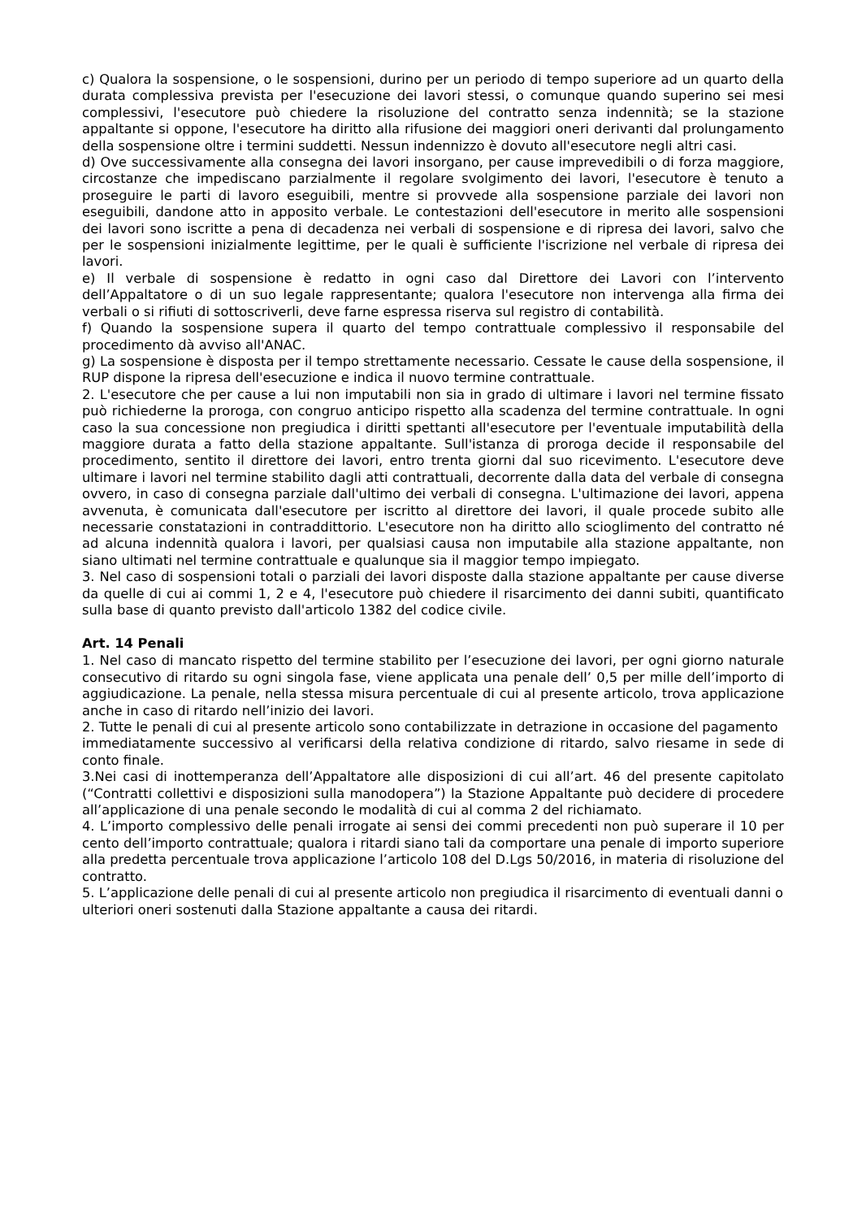c) Qualora la sospensione, o le sospensioni, durino per un periodo di tempo superiore ad un quarto della durata complessiva prevista per l'esecuzione dei lavori stessi, o comunque quando superino sei mesi complessivi, l'esecutore può chiedere la risoluzione del contratto senza indennità; se la stazione appaltante si oppone, l'esecutore ha diritto alla rifusione dei maggiori oneri derivanti dal prolungamento della sospensione oltre i termini suddetti. Nessun indennizzo è dovuto all'esecutore negli altri casi.
d) Ove successivamente alla consegna dei lavori insorgano, per cause imprevedibili o di forza maggiore, circostanze che impediscano parzialmente il regolare svolgimento dei lavori, l'esecutore è tenuto a proseguire le parti di lavoro eseguibili, mentre si provvede alla sospensione parziale dei lavori non eseguibili, dandone atto in apposito verbale. Le contestazioni dell'esecutore in merito alle sospensioni dei lavori sono iscritte a pena di decadenza nei verbali di sospensione e di ripresa dei lavori, salvo che per le sospensioni inizialmente legittime, per le quali è sufficiente l'iscrizione nel verbale di ripresa dei lavori.
e) Il verbale di sospensione è redatto in ogni caso dal Direttore dei Lavori con l’intervento dell’Appaltatore o di un suo legale rappresentante; qualora l'esecutore non intervenga alla firma dei verbali o si rifiuti di sottoscriverli, deve farne espressa riserva sul registro di contabilità.
f) Quando la sospensione supera il quarto del tempo contrattuale complessivo il responsabile del procedimento dà avviso all'ANAC.
g) La sospensione è disposta per il tempo strettamente necessario. Cessate le cause della sospensione, il RUP dispone la ripresa dell'esecuzione e indica il nuovo termine contrattuale.
2. L'esecutore che per cause a lui non imputabili non sia in grado di ultimare i lavori nel termine fissato può richiederne la proroga, con congruo anticipo rispetto alla scadenza del termine contrattuale. In ogni caso la sua concessione non pregiudica i diritti spettanti all'esecutore per l'eventuale imputabilità della maggiore durata a fatto della stazione appaltante. Sull'istanza di proroga decide il responsabile del procedimento, sentito il direttore dei lavori, entro trenta giorni dal suo ricevimento. L'esecutore deve ultimare i lavori nel termine stabilito dagli atti contrattuali, decorrente dalla data del verbale di consegna ovvero, in caso di consegna parziale dall'ultimo dei verbali di consegna. L'ultimazione dei lavori, appena avvenuta, è comunicata dall'esecutore per iscritto al direttore dei lavori, il quale procede subito alle necessarie constatazioni in contraddittorio. L'esecutore non ha diritto allo scioglimento del contratto né ad alcuna indennità qualora i lavori, per qualsiasi causa non imputabile alla stazione appaltante, non siano ultimati nel termine contrattuale e qualunque sia il maggior tempo impiegato.
3. Nel caso di sospensioni totali o parziali dei lavori disposte dalla stazione appaltante per cause diverse da quelle di cui ai commi 1, 2 e 4, l'esecutore può chiedere il risarcimento dei danni subiti, quantificato sulla base di quanto previsto dall'articolo 1382 del codice civile.
Art. 14 Penali
1. Nel caso di mancato rispetto del termine stabilito per l’esecuzione dei lavori, per ogni giorno naturale consecutivo di ritardo su ogni singola fase, viene applicata una penale dell’ 0,5 per mille dell’importo di aggiudicazione. La penale, nella stessa misura percentuale di cui al presente articolo, trova applicazione anche in caso di ritardo nell’inizio dei lavori.
2. Tutte le penali di cui al presente articolo sono contabilizzate in detrazione in occasione del pagamento
immediatamente successivo al verificarsi della relativa condizione di ritardo, salvo riesame in sede di conto finale.
3.Nei casi di inottemperanza dell’Appaltatore alle disposizioni di cui all’art. 46 del presente capitolato (“Contratti collettivi e disposizioni sulla manodopera”) la Stazione Appaltante può decidere di procedere all’applicazione di una penale secondo le modalità di cui al comma 2 del richiamato.
4. L’importo complessivo delle penali irrogate ai sensi dei commi precedenti non può superare il 10 per cento dell’importo contrattuale; qualora i ritardi siano tali da comportare una penale di importo superiore alla predetta percentuale trova applicazione l’articolo 108 del D.Lgs 50/2016, in materia di risoluzione del contratto.
5. L’applicazione delle penali di cui al presente articolo non pregiudica il risarcimento di eventuali danni o
ulteriori oneri sostenuti dalla Stazione appaltante a causa dei ritardi.